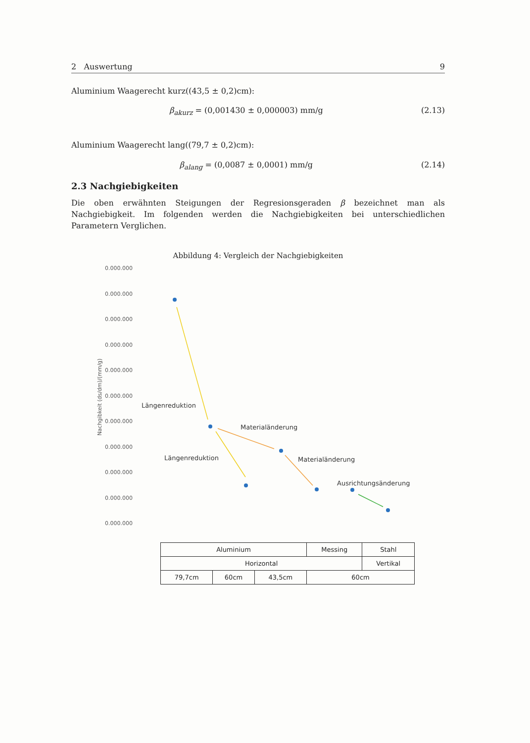2 Auswertung 9
Aluminium Waagerecht kurz((43,5 ± 0,2)cm):
β<sub>akurz</sub> = (0,001430 ± 0,000003) mm/g (2.13)
Aluminium Waagerecht lang((79,7 ± 0,2)cm):
β<sub>alang</sub> = (0,0087 ± 0,0001) mm/g (2.14)
2.3 Nachgiebigkeiten
Die oben erwähnten Steigungen der Regresionsgeraden β bezeichnet man als Nachgiebigkeit. Im folgenden werden die Nachgiebigkeiten bei unterschiedlichen Parametern Verglichen.
Abbildung 4: Vergleich der Nachgiebigkeiten
Nachgibkeit (ds/dm)/(mm/g)
0.000.000
0.000.000
0.000.000
0.000.000
0.000.000
0.000.000
0.000.000
0.000.000
0.000.000
0.000.000
0.000.000
Längenreduktion
Materialänderung
Längenreduktion Materialänderung
Ausrichtungsänderung
| Aluminium | | | Messing | Stahl | |
| Horizontal | | | | | Vertikal |
| 79,7cm | 60cm | 43,5cm | 60cm | | |